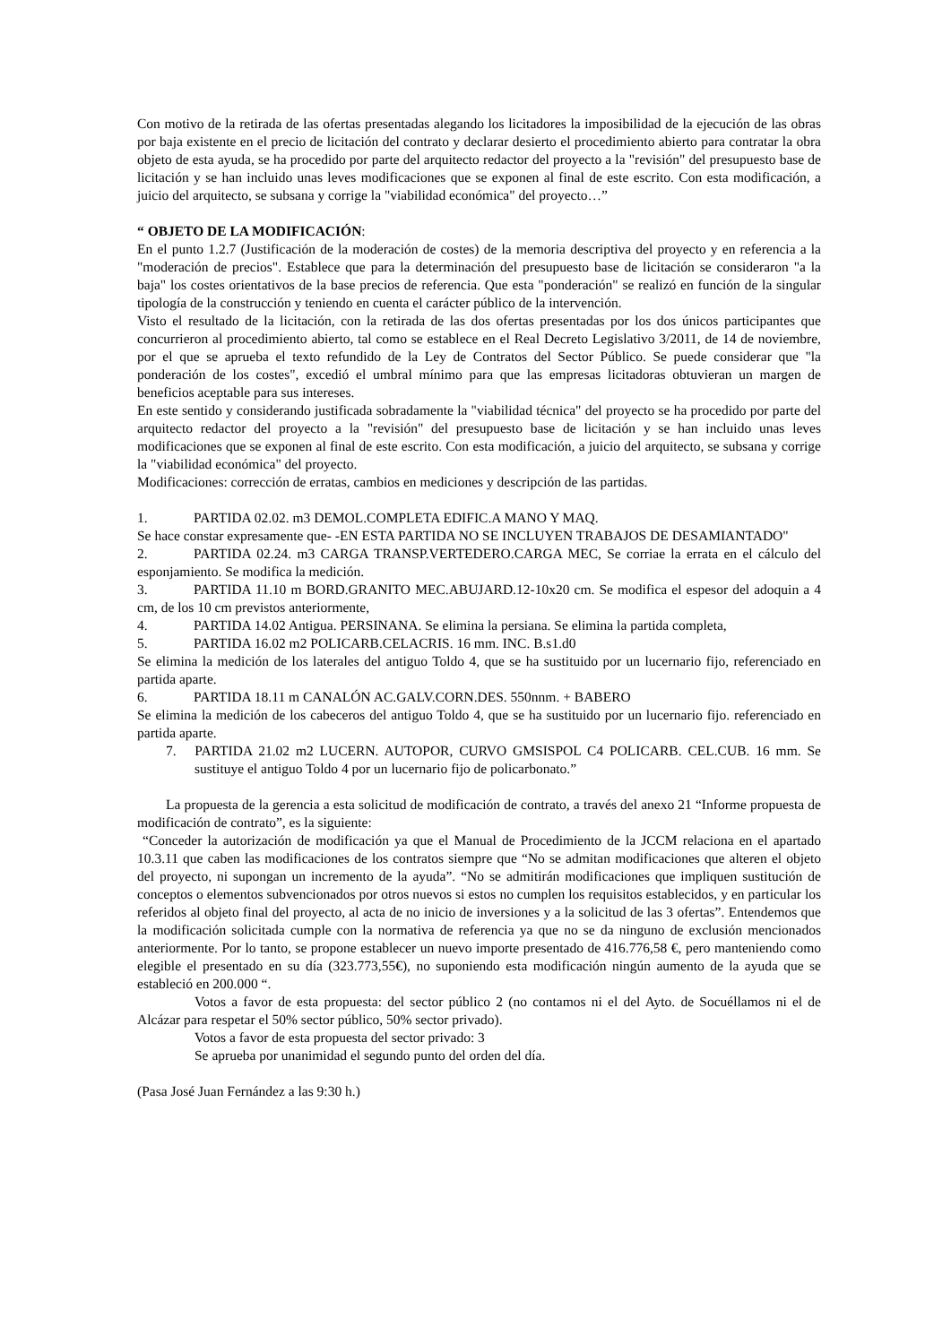Con motivo de la retirada de las ofertas presentadas alegando los licitadores la imposibilidad de la ejecución de las obras por baja existente en el precio de licitación del contrato y declarar desierto el procedimiento abierto para contratar la obra objeto de esta ayuda, se ha procedido por parte del arquitecto redactor del proyecto a la "revisión" del presupuesto base de licitación y se han incluido unas leves modificaciones que se exponen al final de este escrito. Con esta modificación, a juicio del arquitecto, se subsana y corrige la "viabilidad económica" del proyecto…”
“ OBJETO DE LA MODIFICACIÓN:
En el punto 1.2.7 (Justificación de la moderación de costes) de la memoria descriptiva del proyecto y en referencia a la "moderación de precios". Establece que para la determinación del presupuesto base de licitación se consideraron "a la baja" los costes orientativos de la base precios de referencia. Que esta "ponderación" se realizó en función de la singular tipología de la construcción y teniendo en cuenta el carácter público de la intervención.
Visto el resultado de la licitación, con la retirada de las dos ofertas presentadas por los dos únicos participantes que concurrieron al procedimiento abierto, tal como se establece en el Real Decreto Legislativo 3/2011, de 14 de noviembre, por el que se aprueba el texto refundido de la Ley de Contratos del Sector Público. Se puede considerar que "la ponderación de los costes", excedió el umbral mínimo para que las empresas licitadoras obtuvieran un margen de beneficios aceptable para sus intereses.
En este sentido y considerando justificada sobradamente la "viabilidad técnica" del proyecto se ha procedido por parte del arquitecto redactor del proyecto a la "revisión" del presupuesto base de licitación y se han incluido unas leves modificaciones que se exponen al final de este escrito. Con esta modificación, a juicio del arquitecto, se subsana y corrige la "viabilidad económica" del proyecto.
Modificaciones: corrección de erratas, cambios en mediciones y descripción de las partidas.
1. PARTIDA 02.02. m3 DEMOL.COMPLETA EDIFIC.A MANO Y MAQ.
Se hace constar expresamente que- -EN ESTA PARTIDA NO SE INCLUYEN TRABAJOS DE DESAMIANTADO"
2. PARTIDA 02.24. m3 CARGA TRANSP.VERTEDERO.CARGA MEC, Se corriae la errata en el cálculo del esponjamiento. Se modifica la medición.
3. PARTIDA 11.10 m BORD.GRANITO MEC.ABUJARD.12-10x20 cm. Se modifica el espesor del adoquin a 4 cm, de los 10 cm previstos anteriormente,
4. PARTIDA 14.02 Antigua. PERSINANA. Se elimina la persiana. Se elimina la partida completa,
5. PARTIDA 16.02 m2 POLICARB.CELACRIS. 16 mm. INC. B.s1.d0
Se elimina la medición de los laterales del antiguo Toldo 4, que se ha sustituido por un lucernario fijo, referenciado en partida aparte.
6. PARTIDA 18.11 m CANALÓN AC.GALV.CORN.DES. 550nnm. + BABERO
Se elimina la medición de los cabeceros del antiguo Toldo 4, que se ha sustituido por un lucernario fijo. referenciado en partida aparte.
7. PARTIDA 21.02 m2 LUCERN. AUTOPOR, CURVO GMSISPOL C4 POLICARB. CEL.CUB. 16 mm. Se sustituye el antiguo Toldo 4 por un lucernario fijo de policarbonato.”
La propuesta de la gerencia a esta solicitud de modificación de contrato, a través del anexo 21 “Informe propuesta de modificación de contrato”, es la siguiente:
“Conceder la autorización de modificación ya que el Manual de Procedimiento de la JCCM relaciona en el apartado 10.3.11 que caben las modificaciones de los contratos siempre que “No se admitan modificaciones que alteren el objeto del proyecto, ni supongan un incremento de la ayuda”. “No se admitirán modificaciones que impliquen sustitución de conceptos o elementos subvencionados por otros nuevos si estos no cumplen los requisitos establecidos, y en particular los referidos al objeto final del proyecto, al acta de no inicio de inversiones y a la solicitud de las 3 ofertas”. Entendemos que la modificación solicitada cumple con la normativa de referencia ya que no se da ninguno de exclusión mencionados anteriormente. Por lo tanto, se propone establecer un nuevo importe presentado de 416.776,58 €, pero manteniendo como elegible el presentado en su día (323.773,55€), no suponiendo esta modificación ningún aumento de la ayuda que se estableció en 200.000 “.
Votos a favor de esta propuesta: del sector público 2 (no contamos ni el del Ayto. de Socuéllamos ni el de Alcázar para respetar el 50% sector público, 50% sector privado).
Votos a favor de esta propuesta del sector privado: 3
Se aprueba por unanimidad el segundo punto del orden del día.
(Pasa José Juan Fernández a las 9:30 h.)